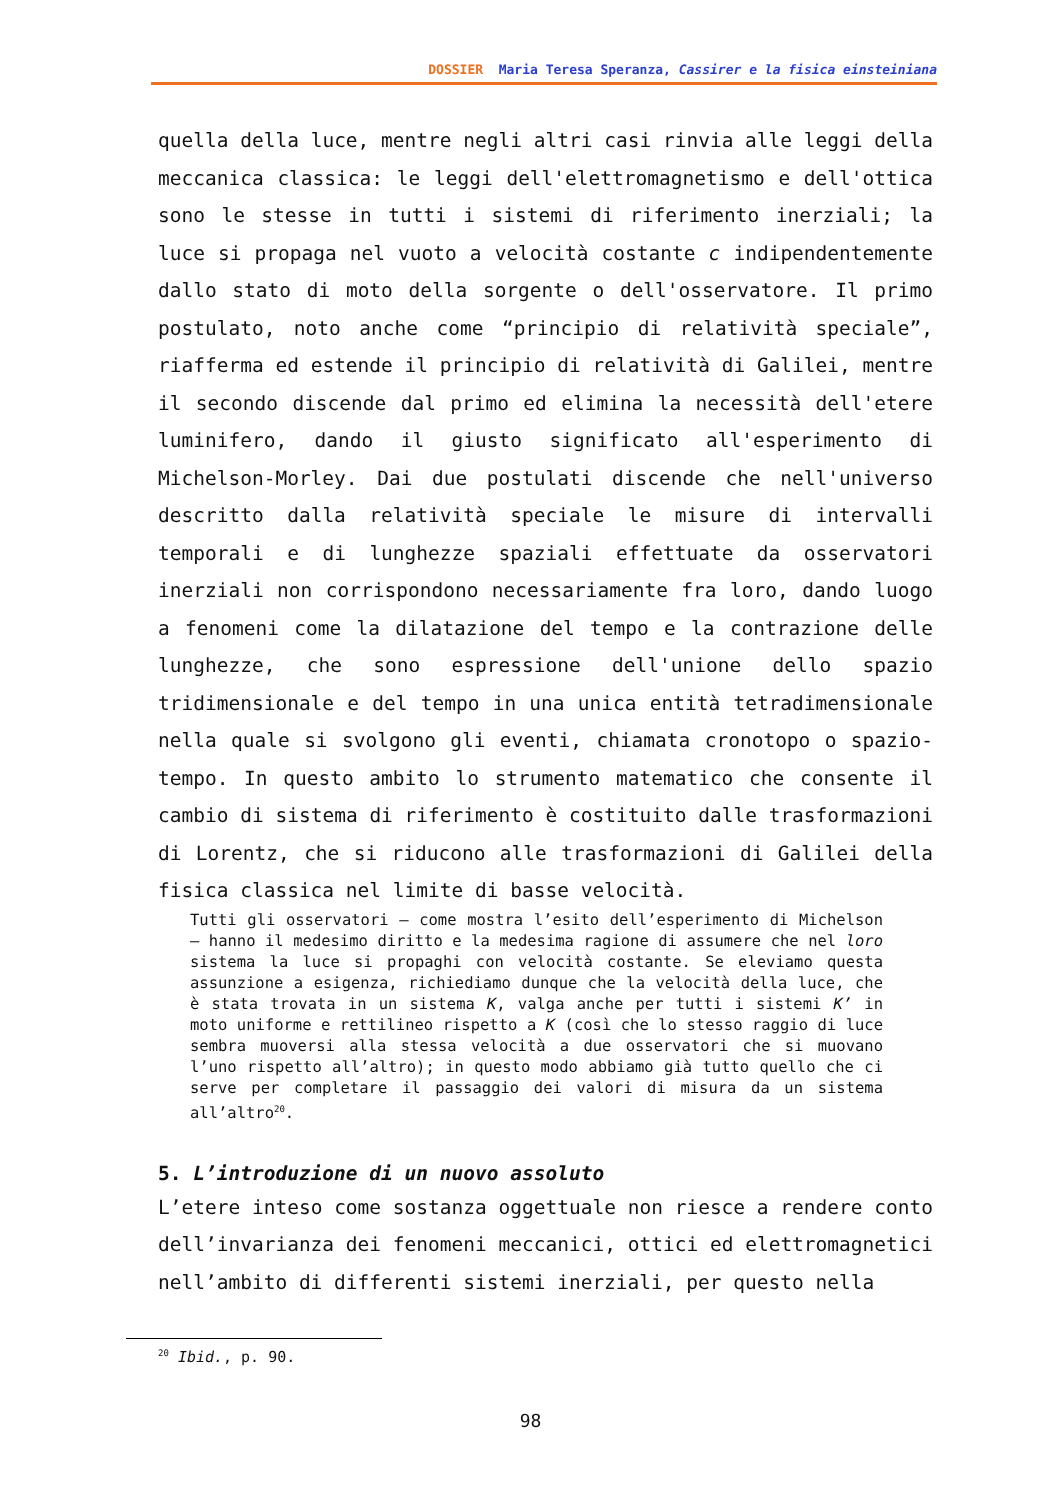DOSSIER Maria Teresa Speranza, Cassirer e la fisica einsteiniana
quella della luce, mentre negli altri casi rinvia alle leggi della meccanica classica: le leggi dell'elettromagnetismo e dell'ottica sono le stesse in tutti i sistemi di riferimento inerziali; la luce si propaga nel vuoto a velocità costante c indipendentemente dallo stato di moto della sorgente o dell'osservatore. Il primo postulato, noto anche come “principio di relatività speciale”, riafferma ed estende il principio di relatività di Galilei, mentre il secondo discende dal primo ed elimina la necessità dell'etere luminifero, dando il giusto significato all'esperimento di Michelson-Morley. Dai due postulati discende che nell'universo descritto dalla relatività speciale le misure di intervalli temporali e di lunghezze spaziali effettuate da osservatori inerziali non corrispondono necessariamente fra loro, dando luogo a fenomeni come la dilatazione del tempo e la contrazione delle lunghezze, che sono espressione dell'unione dello spazio tridimensionale e del tempo in una unica entità tetradimensionale nella quale si svolgono gli eventi, chiamata cronotopo o spazio-tempo. In questo ambito lo strumento matematico che consente il cambio di sistema di riferimento è costituito dalle trasformazioni di Lorentz, che si riducono alle trasformazioni di Galilei della fisica classica nel limite di basse velocità.
Tutti gli osservatori – come mostra l’esito dell’esperimento di Michelson – hanno il medesimo diritto e la medesima ragione di assumere che nel loro sistema la luce si propaghi con velocità costante. Se eleviamo questa assunzione a esigenza, richiediamo dunque che la velocità della luce, che è stata trovata in un sistema K, valga anche per tutti i sistemi K’ in moto uniforme e rettilineo rispetto a K (così che lo stesso raggio di luce sembra muoversi alla stessa velocità a due osservatori che si muovano l’uno rispetto all’altro); in questo modo abbiamo già tutto quello che ci serve per completare il passaggio dei valori di misura da un sistema all’altro<sup>20</sup>.
5. L’introduzione di un nuovo assoluto
L’etere inteso come sostanza oggettuale non riesce a rendere conto dell’invarianza dei fenomeni meccanici, ottici ed elettromagnetici nell’ambito di differenti sistemi inerziali, per questo nella
<sup>20</sup> Ibid., p. 90.
98